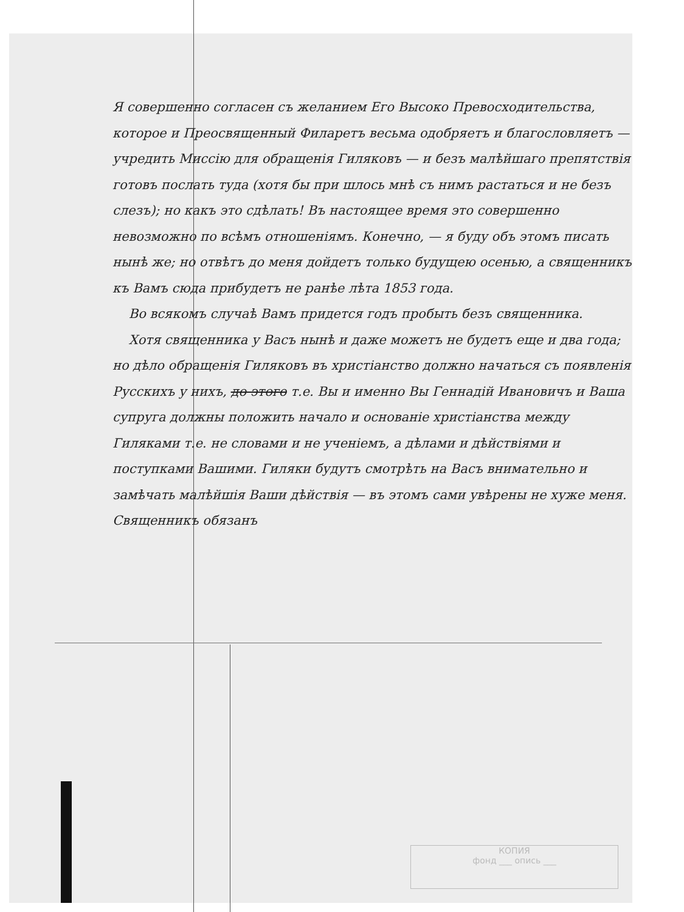Я совершенно согласен съ желанием Его Высоко Превосходительства, которое и Преосвященный Филаретъ весьма одобряетъ и благословляетъ — учредить Миссію для обращенія Гиляковъ — и безъ малѣйшаго препятствія готовъ послать туда (хотя бы при шлось мнѣ съ нимъ растаться и не безъ слезъ); но какъ это сдѣлать! Въ настоящее время это совершенно невозможно по всѣмъ отношеніямъ. Конечно, — я буду объ этомъ писать нынѣ же; но отвѣтъ до меня дойдетъ только будущею осенью, а священникъ къ Вамъ сюда прибудетъ не ранѣе лѣта 1853 года.
Во всякомъ случаѣ Вамъ придется годъ пробыть безъ священника.
Хотя священника у Васъ нынѣ и даже можетъ не будетъ еще и два года; но дѣло обращенія Гиляковъ въ христіанство должно начаться съ появленія Русскихъ у нихъ, до этого т.е. Вы и именно Вы Геннадій Ивановичъ и Ваша супруга должны положить начало и основаніе христіанства между Гиляками т.е. не словами и не ученіемъ, а дѣлами и дѣйствіями и поступками Вашими. Гиляки будутъ смотрѣть на Васъ внимательно и замѣчать малѣйшія Ваши дѣйствія — въ этомъ сами увѣрены не хуже меня. Священникъ обязанъ
КОПИЯ
фонд ___ опись ___